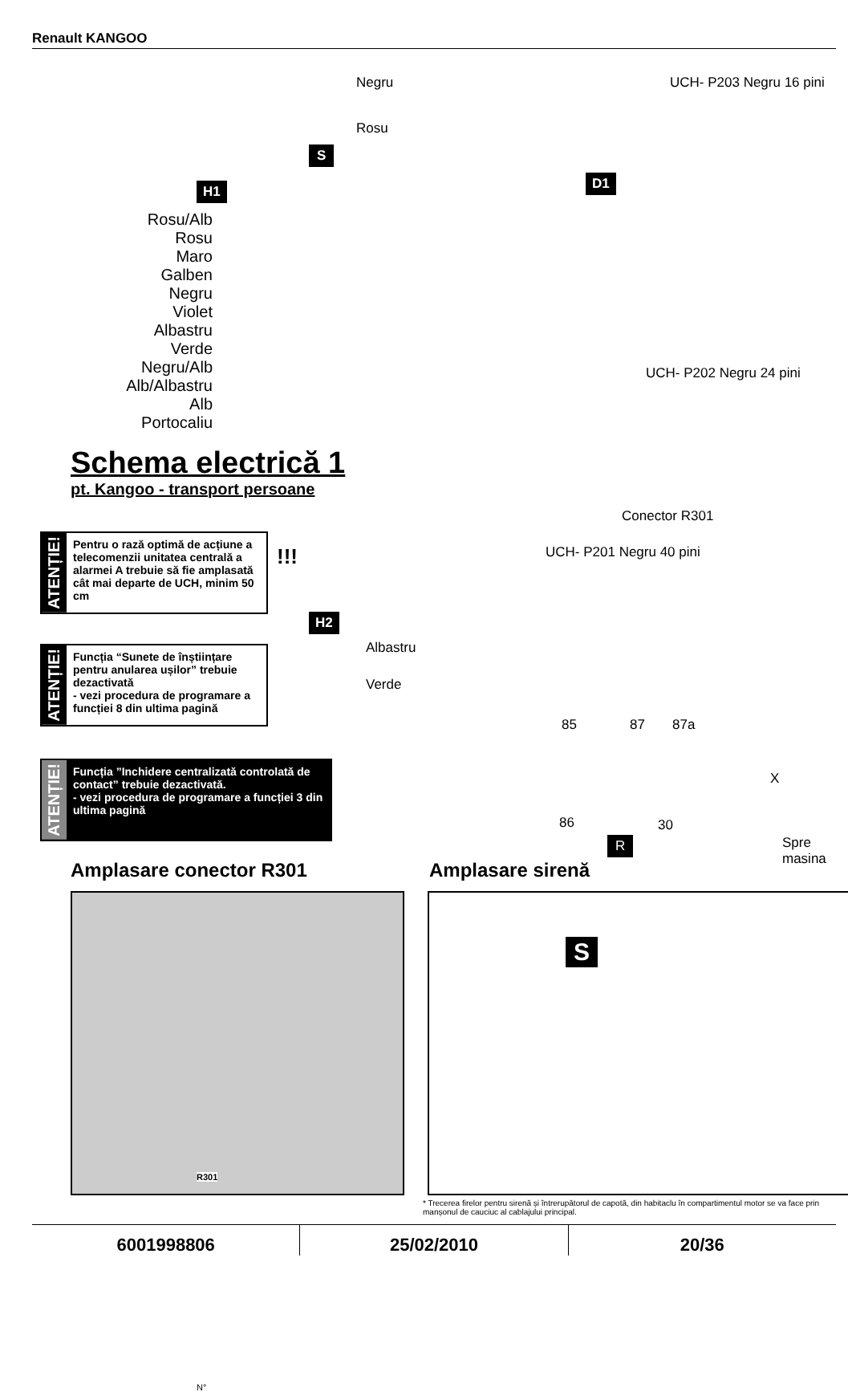Renault KANGOO
Negru
Rosu
S
UCH- P203 Negru 16 pini
H1 D1
Rosu/Alb
Rosu
Maro
Galben
Negru
Violet
Albastru
Verde
Negru/Alb
Alb/Albastru
Alb
Portocaliu
UCH- P202 Negru 24 pini
Conector R301
UCH- P201 Negru 40 pini
Schema electrică 1
pt. Kangoo - transport persoane
ATENȚIE!
Pentru o rază optimă de acțiune a telecomenzii unitatea centrală a alarmei A trebuie să fie amplasată cât mai departe de UCH, minim 50 cm
!!!
ATENȚIE!
Funcția “Sunete de înștiințare pentru anularea ușilor” trebuie dezactivată
- vezi procedura de programare a funcției 8 din ultima pagină
ATENȚIE!
Funcția ”Inchidere centralizată controlată de contact” trebuie dezactivată.
- vezi procedura de programare a funcției 3 din ultima pagină
H2
Albastru
Verde
85 87 87a
X
86 30
Spre masina
R
Amplasare conector R301 Amplasare sirenă
R301
N°
S
* Trecerea firelor pentru sirenă și întrerupătorul de capotă, din habitaclu în compartimentul motor se va face prin manșonul de cauciuc al cablajului principal.
6001998806 25/02/2010 20/36